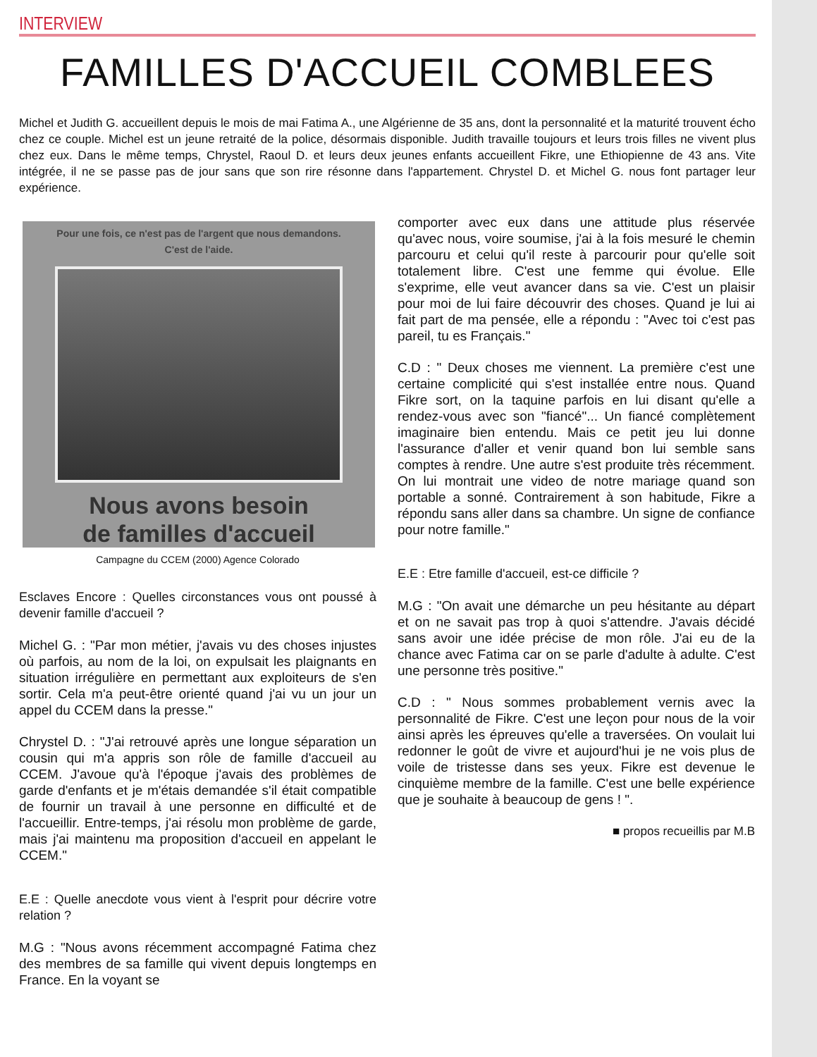INTERVIEW
FAMILLES D'ACCUEIL COMBLEES
Michel et Judith G. accueillent depuis le mois de mai Fatima A., une Algérienne de 35 ans, dont la personnalité et la maturité trouvent écho chez ce couple. Michel est un jeune retraité de la police, désormais disponible. Judith travaille toujours et leurs trois filles ne vivent plus chez eux. Dans le même temps, Chrystel, Raoul D. et leurs deux jeunes enfants accueillent Fikre, une Ethiopienne de 43 ans. Vite intégrée, il ne se passe pas de jour sans que son rire résonne dans l'appartement. Chrystel D. et Michel G. nous font partager leur expérience.
Pour une fois, ce n'est pas de l'argent que nous demandons.
C'est de l'aide.
Nous avons besoin
de familles d'accueil
Campagne du CCEM (2000) Agence Colorado
Esclaves Encore : Quelles circonstances vous ont poussé à devenir famille d'accueil ?
Michel G. : "Par mon métier, j'avais vu des choses injustes où parfois, au nom de la loi, on expulsait les plaignants en situation irrégulière en permettant aux exploiteurs de s'en sortir. Cela m'a peut-être orienté quand j'ai vu un jour un appel du CCEM dans la presse."
Chrystel D. : "J'ai retrouvé après une longue séparation un cousin qui m'a appris son rôle de famille d'accueil au CCEM. J'avoue qu'à l'époque j'avais des problèmes de garde d'enfants et je m'étais demandée s'il était compatible de fournir un travail à une personne en difficulté et de l'accueillir. Entre-temps, j'ai résolu mon problème de garde, mais j'ai maintenu ma proposition d'accueil en appelant le CCEM."
E.E : Quelle anecdote vous vient à l'esprit pour décrire votre relation ?
M.G : "Nous avons récemment accompagné Fatima chez des membres de sa famille qui vivent depuis longtemps en France. En la voyant se
comporter avec eux dans une attitude plus réservée qu'avec nous, voire soumise, j'ai à la fois mesuré le chemin parcouru et celui qu'il reste à parcourir pour qu'elle soit totalement libre. C'est une femme qui évolue. Elle s'exprime, elle veut avancer dans sa vie. C'est un plaisir pour moi de lui faire découvrir des choses. Quand je lui ai fait part de ma pensée, elle a répondu : "Avec toi c'est pas pareil, tu es Français."
C.D : " Deux choses me viennent. La première c'est une certaine complicité qui s'est installée entre nous. Quand Fikre sort, on la taquine parfois en lui disant qu'elle a rendez-vous avec son "fiancé"... Un fiancé complètement imaginaire bien entendu. Mais ce petit jeu lui donne l'assurance d'aller et venir quand bon lui semble sans comptes à rendre. Une autre s'est produite très récemment. On lui montrait une video de notre mariage quand son portable a sonné. Contrairement à son habitude, Fikre a répondu sans aller dans sa chambre. Un signe de confiance pour notre famille."
E.E : Etre famille d'accueil, est-ce difficile ?
M.G : "On avait une démarche un peu hésitante au départ et on ne savait pas trop à quoi s'attendre. J'avais décidé sans avoir une idée précise de mon rôle. J'ai eu de la chance avec Fatima car on se parle d'adulte à adulte. C'est une personne très positive."
C.D : " Nous sommes probablement vernis avec la personnalité de Fikre. C'est une leçon pour nous de la voir ainsi après les épreuves qu'elle a traversées. On voulait lui redonner le goût de vivre et aujourd'hui je ne vois plus de voile de tristesse dans ses yeux. Fikre est devenue le cinquième membre de la famille. C'est une belle expérience que je souhaite à beaucoup de gens ! ".
■ propos recueillis par M.B